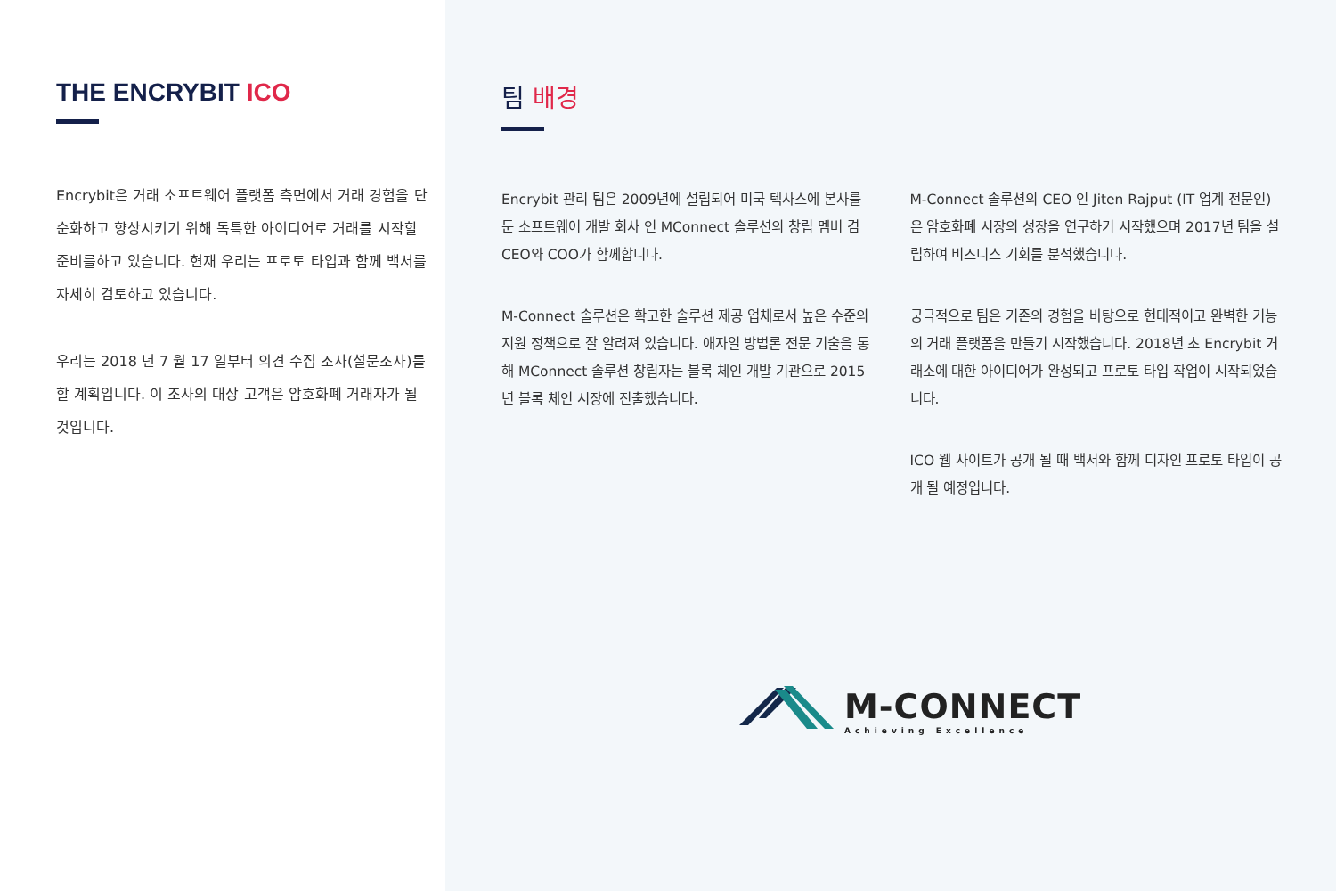THE ENCRYBIT ICO
Encrybit은 거래 소프트웨어 플랫폼 측면에서 거래 경험을 단순화하고 향상시키기 위해 독특한 아이디어로 거래를 시작할 준비를하고 있습니다. 현재 우리는 프로토 타입과 함께 백서를 자세히 검토하고 있습니다.
우리는 2018 년 7 월 17 일부터 의견 수집 조사(설문조사)를 할 계획입니다. 이 조사의 대상 고객은 암호화폐 거래자가 될 것입니다.
팀 배경
Encrybit 관리 팀은 2009년에 설립되어 미국 텍사스에 본사를 둔 소프트웨어 개발 회사 인 MConnect 솔루션의 창립 멤버 겸 CEO와 COO가 함께합니다.
M-Connect 솔루션은 확고한 솔루션 제공 업체로서 높은 수준의 지원 정책으로 잘 알려져 있습니다. 애자일 방법론 전문 기술을 통해 MConnect 솔루션 창립자는 블록 체인 개발 기관으로 2015년 블록 체인 시장에 진출했습니다.
M-Connect 솔루션의 CEO 인 Jiten Rajput (IT 업계 전문인)은 암호화폐 시장의 성장을 연구하기 시작했으며 2017년 팀을 설립하여 비즈니스 기회를 분석했습니다.
궁극적으로 팀은 기존의 경험을 바탕으로 현대적이고 완벽한 기능의 거래 플랫폼을 만들기 시작했습니다. 2018년 초 Encrybit 거래소에 대한 아이디어가 완성되고 프로토 타입 작업이 시작되었습니다.
ICO 웹 사이트가 공개 될 때 백서와 함께 디자인 프로토 타입이 공개 될 예정입니다.
M-CONNECT
Achieving Excellence